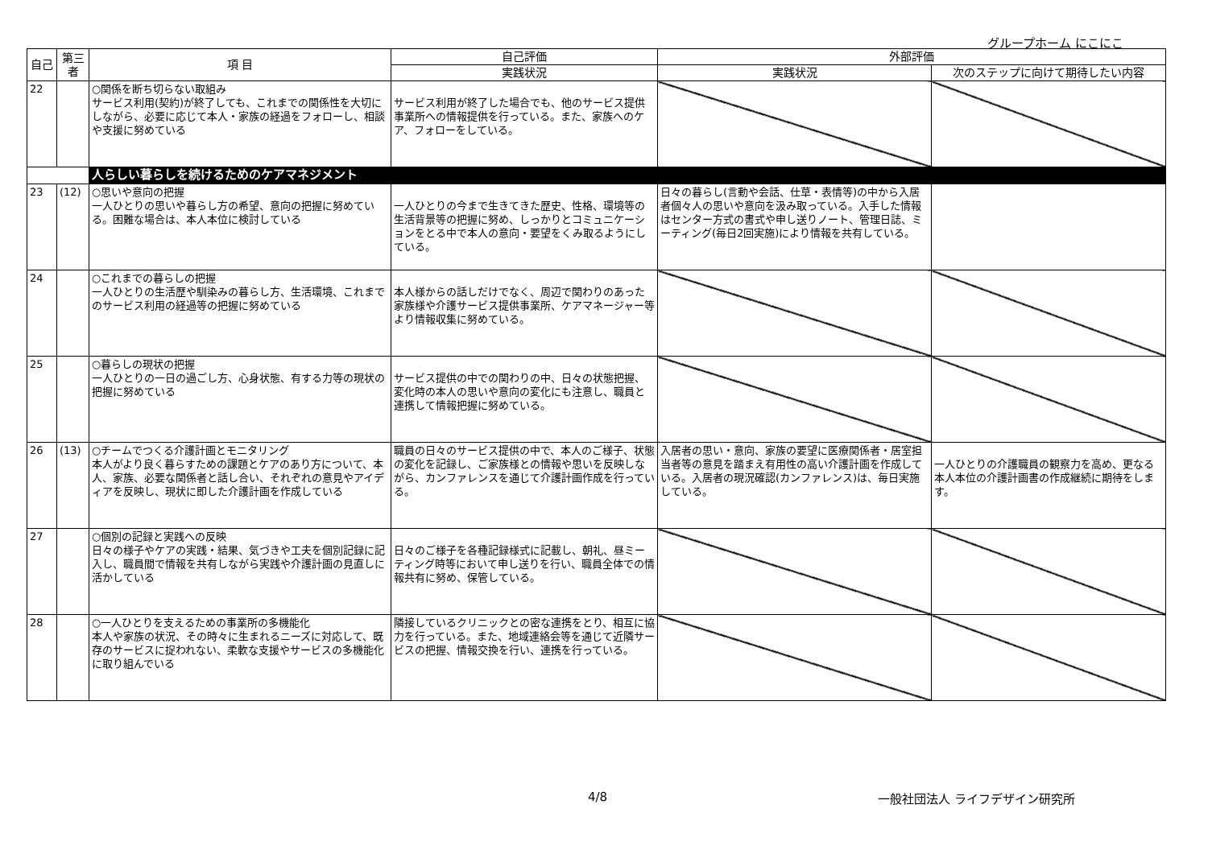グループホーム にこにこ
| 自己 | 第三者 | 項 目 | 自己評価 | 外部評価 | |
| --- | --- | --- | --- | --- | --- |
| | | | 実践状況 | 実践状況 | 次のステップに向けて期待したい内容 |
| 22 | | ○関係を断ち切らない取組み サービス利用(契約)が終了しても、これまでの関係性を大切にしながら、必要に応じて本人・家族の経過をフォローし、相談や支援に努めている | サービス利用が終了した場合でも、他のサービス提供事業所への情報提供を行っている。また、家族へのケア、フォローをしている。 | | |
| | | 人らしい暮らしを続けるためのケアマネジメント | | | |
| 23 | (12) | ○思いや意向の把握 一人ひとりの思いや暮らし方の希望、意向の把握に努めている。困難な場合は、本人本位に検討している | 一人ひとりの今まで生きてきた歴史、性格、環境等の生活背景等の把握に努め、しっかりとコミュニケーションをとる中で本人の意向・要望をくみ取るようにしている。 | 日々の暮らし(言動や会話、仕草・表情等)の中から入居者個々人の思いや意向を汲み取っている。入手した情報はセンター方式の書式や申し送りノート、管理日誌、ミーティング(毎日2回実施)により情報を共有している。 | |
| 24 | | ○これまでの暮らしの把握 一人ひとりの生活歴や馴染みの暮らし方、生活環境、これまでのサービス利用の経過等の把握に努めている | 本人様からの話しだけでなく、周辺で関わりのあった家族様や介護サービス提供事業所、ケアマネージャー等より情報収集に努めている。 | | |
| 25 | | ○暮らしの現状の把握 一人ひとりの一日の過ごし方、心身状態、有する力等の現状の把握に努めている | サービス提供の中での関わりの中、日々の状態把握、変化時の本人の思いや意向の変化にも注意し、職員と連携して情報把握に努めている。 | | |
| 26 | (13) | ○チームでつくる介護計画とモニタリング 本人がより良く暮らすための課題とケアのあり方について、本人、家族、必要な関係者と話し合い、それぞれの意見やアイディアを反映し、現状に即した介護計画を作成している | 職員の日々のサービス提供の中で、本人のご様子、状態の変化を記録し、ご家族様との情報や思いを反映しながら、カンファレンスを通じて介護計画作成を行っている。 | 入居者の思い・意向、家族の要望に医療関係者・居室担当者等の意見を踏まえ有用性の高い介護計画を作成している。入居者の現況確認(カンファレンス)は、毎日実施している。 | 一人ひとりの介護職員の観察力を高め、更なる本人本位の介護計画書の作成継続に期待をします。 |
| 27 | | ○個別の記録と実践への反映 日々の様子やケアの実践・結果、気づきや工夫を個別記録に記入し、職員間で情報を共有しながら実践や介護計画の見直しに活かしている | 日々のご様子を各種記録様式に記載し、朝礼、昼ミーティング時等において申し送りを行い、職員全体での情報共有に努め、保管している。 | | |
| 28 | | ○一人ひとりを支えるための事業所の多機能化 本人や家族の状況、その時々に生まれるニーズに対応して、既存のサービスに捉われない、柔軟な支援やサービスの多機能化に取り組んでいる | 隣接しているクリニックとの密な連携をとり、相互に協力を行っている。また、地域連絡会等を通じて近隣サービスの把握、情報交換を行い、連携を行っている。 | | |
4/8 一般社団法人 ライフデザイン研究所